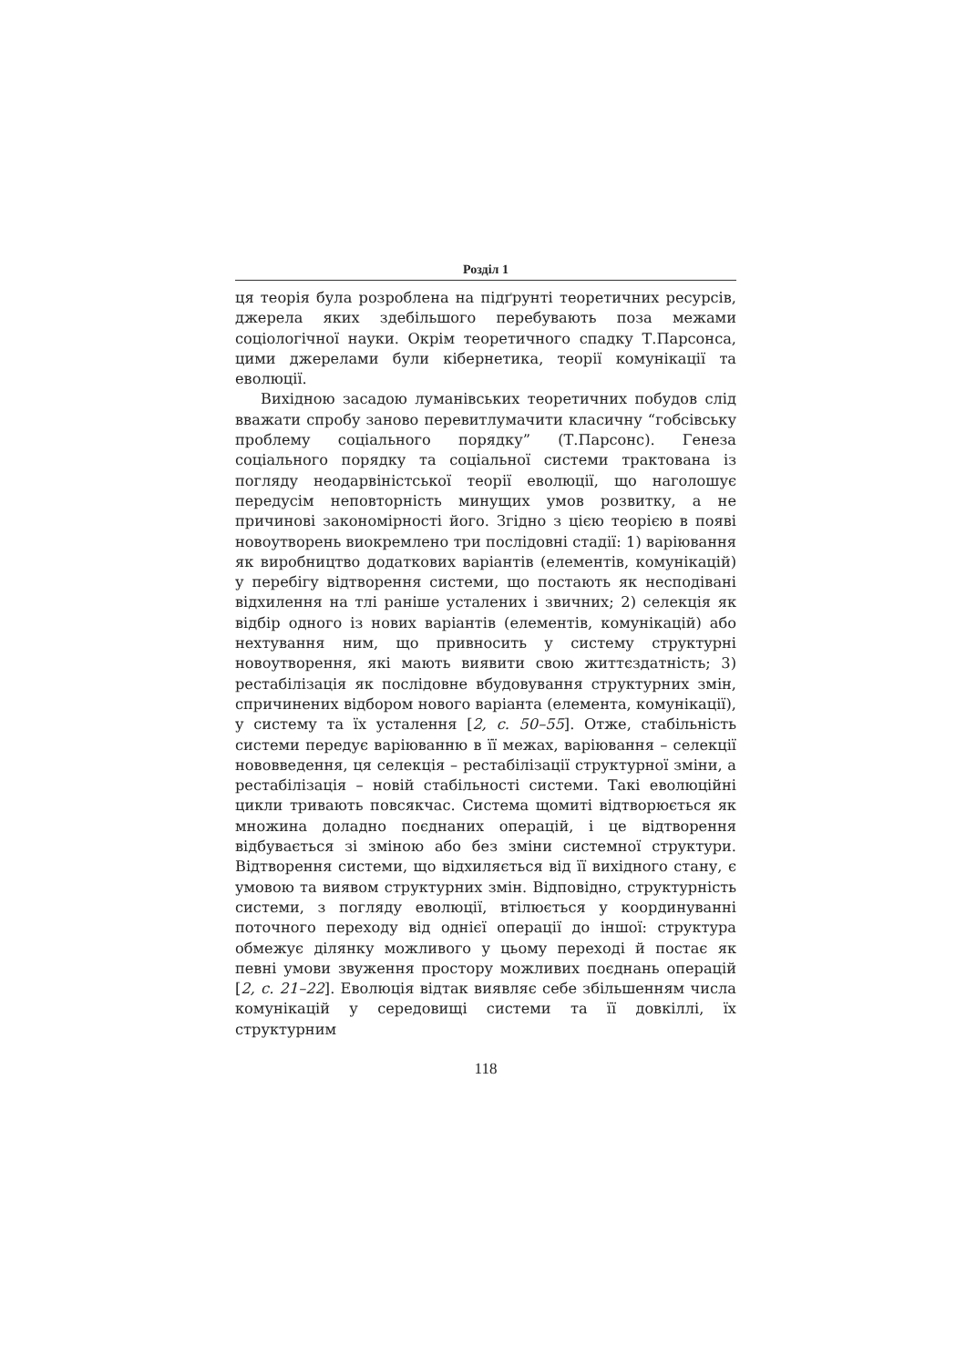Розділ 1
ця теорія була розроблена на підґрунті теоретичних ресурсів, джерела яких здебільшого перебувають поза межами соціологічної науки. Окрім теоретичного спадку Т.Парсонса, цими джерелами були кібернетика, теорії комунікації та еволюції.
Вихідною засадою луманівських теоретичних побудов слід вважати спробу заново перевитлумачити класичну “гобсівську проблему соціального порядку” (Т.Парсонс). Генеза соціального порядку та соціальної системи трактована із погляду неодарвіністської теорії еволюції, що наголошує передусім неповторність минущих умов розвитку, а не причинові закономірності його. Згідно з цією теорією в появі новоутворень виокремлено три послідовні стадії: 1) варіювання як виробництво додаткових варіантів (елементів, комунікацій) у перебігу відтворення системи, що постають як несподівані відхилення на тлі раніше усталених і звичних; 2) селекція як відбір одного із нових варіантів (елементів, комунікацій) або нехтування ним, що привносить у систему структурні новоутворення, які мають виявити свою життєздатність; 3) рестабілізація як послідовне вбудовування структурних змін, спричинених відбором нового варіанта (елемента, комунікації), у систему та їх усталення [2, с. 50–55]. Отже, стабільність системи передує варіюванню в її межах, варіювання – селекції нововведення, ця селекція – рестабілізації структурної зміни, а рестабілізація – новій стабільності системи. Такі еволюційні цикли тривають повсякчас. Система щомиті відтворюється як множина доладно поєднаних операцій, і це відтворення відбувається зі зміною або без зміни системної структури. Відтворення системи, що відхиляється від її вихідного стану, є умовою та виявом структурних змін. Відповідно, структурність системи, з погляду еволюції, втілюється у координуванні поточного переходу від однієї операції до іншої: структура обмежує ділянку можливого у цьому переході й постає як певні умови звуження простору можливих поєднань операцій [2, с. 21–22]. Еволюція відтак виявляє себе збільшенням числа комунікацій у середовищі системи та її довкіллі, їх структурним
118